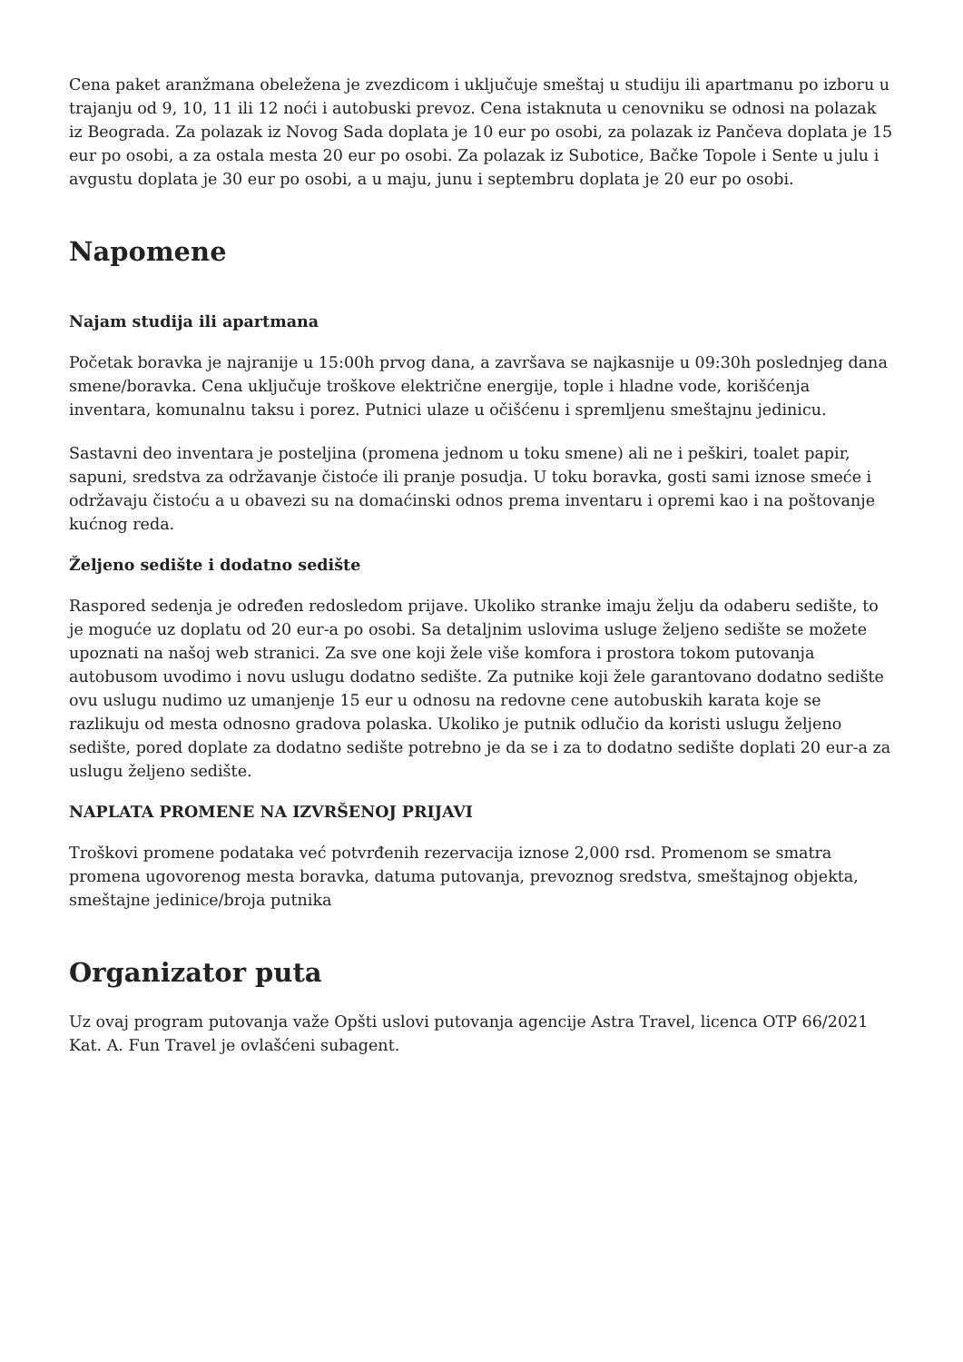Cena paket aranžmana obeležena je zvezdicom i uključuje smeštaj u studiju ili apartmanu po izboru u trajanju od 9, 10, 11 ili 12 noći i autobuski prevoz. Cena istaknuta u cenovniku se odnosi na polazak iz Beograda. Za polazak iz Novog Sada doplata je 10 eur po osobi, za polazak iz Pančeva doplata je 15 eur po osobi, a za ostala mesta 20 eur po osobi. Za polazak iz Subotice, Bačke Topole i Sente u julu i avgustu doplata je 30 eur po osobi, a u maju, junu i septembru doplata je 20 eur po osobi.
Napomene
Najam studija ili apartmana
Početak boravka je najranije u 15:00h prvog dana, a završava se najkasnije u 09:30h poslednjeg dana smene/boravka. Cena uključuje troškove električne energije, tople i hladne vode, korišćenja inventara, komunalnu taksu i porez. Putnici ulaze u očišćenu i spremljenu smeštajnu jedinicu.
Sastavni deo inventara je posteljina (promena jednom u toku smene) ali ne i peškiri, toalet papir, sapuni, sredstva za održavanje čistoće ili pranje posudja. U toku boravka, gosti sami iznose smeće i održavaju čistoću a u obavezi su na domaćinski odnos prema inventaru i opremi kao i na poštovanje kućnog reda.
Željeno sedište i dodatno sedište
Raspored sedenja je određen redosledom prijave. Ukoliko stranke imaju želju da odaberu sedište, to je moguće uz doplatu od 20 eur-a po osobi. Sa detaljnim uslovima usluge željeno sedište se možete upoznati na našoj web stranici. Za sve one koji žele više komfora i prostora tokom putovanja autobusom uvodimo i novu uslugu dodatno sedište. Za putnike koji žele garantovano dodatno sedište ovu uslugu nudimo uz umanjenje 15 eur u odnosu na redovne cene autobuskih karata koje se razlikuju od mesta odnosno gradova polaska. Ukoliko je putnik odlučio da koristi uslugu željeno sedište, pored doplate za dodatno sedište potrebno je da se i za to dodatno sedište doplati 20 eur-a za uslugu željeno sedište.
NAPLATA PROMENE NA IZVRŠENOJ PRIJAVI
Troškovi promene podataka već potvrđenih rezervacija iznose 2,000 rsd. Promenom se smatra promena ugovorenog mesta boravka, datuma putovanja, prevoznog sredstva, smeštajnog objekta, smeštajne jedinice/broja putnika
Organizator puta
Uz ovaj program putovanja važe Opšti uslovi putovanja agencije Astra Travel, licenca OTP 66/2021 Kat. A. Fun Travel je ovlašćeni subagent.